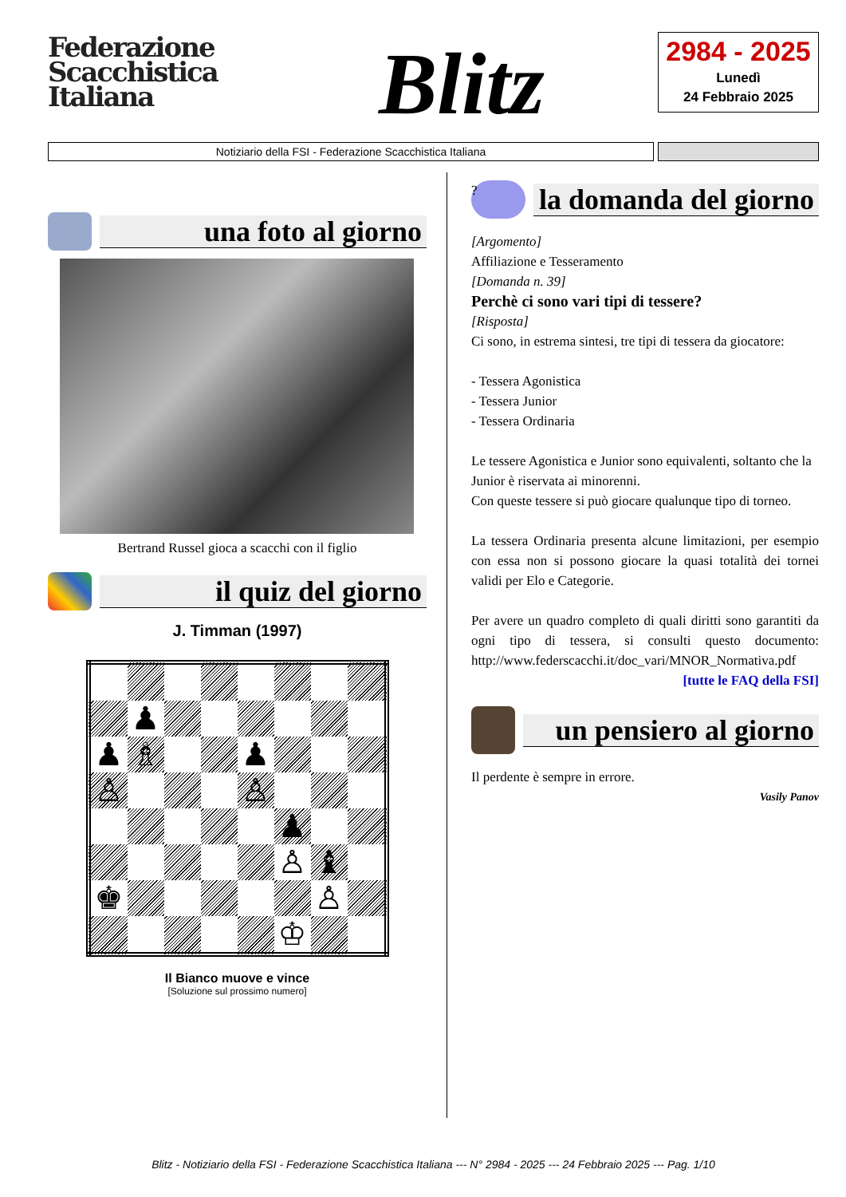Federazione
Scacchistica
Italiana
Blitz
2984 - 2025
Lunedì
24 Febbraio 2025
Notiziario della FSI - Federazione Scacchistica Italiana
una foto al giorno
Bertrand Russel gioca a scacchi con il figlio
il quiz del giorno
J. Timman (1997)
| | ♟ | | | | | | |
| ♟ | ♗ | | | ♟ | | | |
| ♙ | | | | ♙ | | | |
| | | | | | ♟ | | |
| | | | | | ♙ | ♝ | |
| ♚ | | | | | | ♙ | |
| | | | | | ♔ | | |
Il Bianco muove e vince
[Soluzione sul prossimo numero]
?
la domanda del giorno
[Argomento]
Affiliazione e Tesseramento
[Domanda n. 39]
Perchè ci sono vari tipi di tessere?
[Risposta]
Ci sono, in estrema sintesi, tre tipi di tessera da giocatore:
- Tessera Agonistica
- Tessera Junior
- Tessera Ordinaria
Le tessere Agonistica e Junior sono equivalenti, soltanto che la Junior è riservata ai minorenni.
Con queste tessere si può giocare qualunque tipo di torneo.
La tessera Ordinaria presenta alcune limitazioni, per esempio con essa non si possono giocare la quasi totalità dei tornei validi per Elo e Categorie.
Per avere un quadro completo di quali diritti sono garantiti da ogni tipo di tessera, si consulti questo documento: http://www.federscacchi.it/doc_vari/MNOR_Normativa.pdf
[tutte le FAQ della FSI]
un pensiero al giorno
Il perdente è sempre in errore.
Vasily Panov
Blitz - Notiziario della FSI - Federazione Scacchistica Italiana --- N° 2984 - 2025 --- 24 Febbraio 2025 --- Pag. 1/10